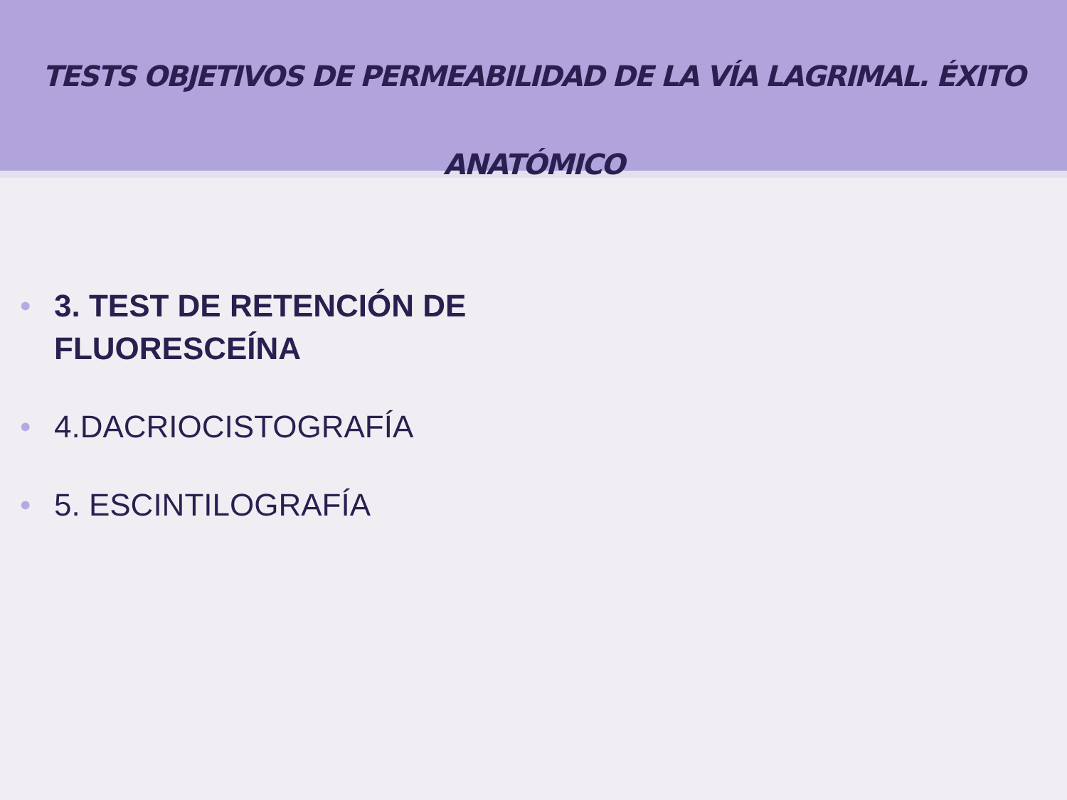TESTS OBJETIVOS DE PERMEABILIDAD DE LA VÍA LAGRIMAL. ÉXITO
ANATÓMICO
• 3. TEST DE RETENCIÓN DE FLUORESCEÍNA
• 4.DACRIOCISTOGRAFÍA
• 5. ESCINTILOGRAFÍA